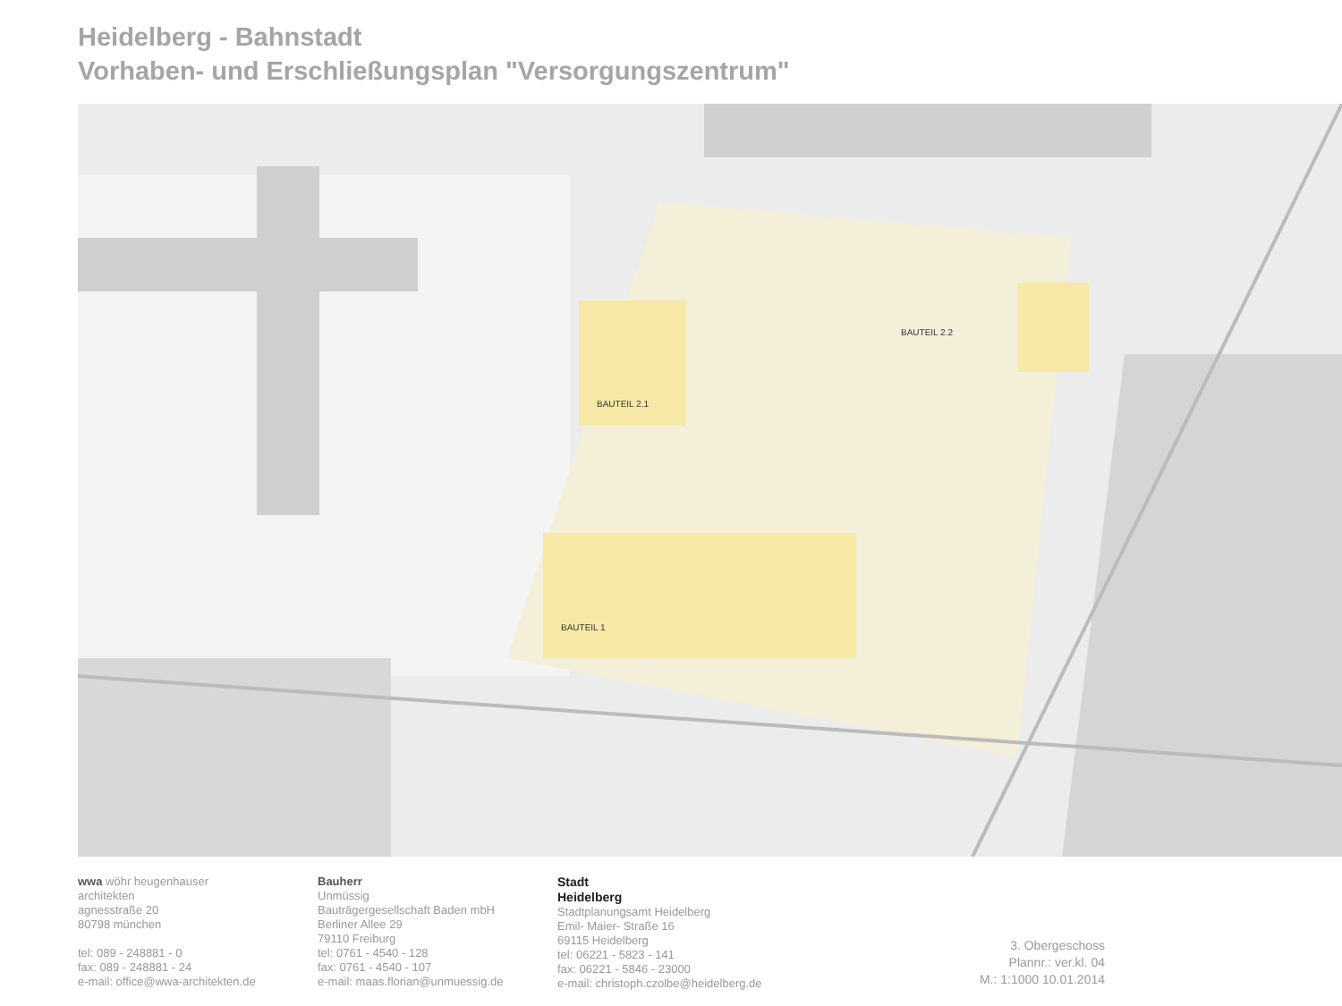Heidelberg - Bahnstadt
Vorhaben- und Erschließungsplan "Versorgungszentrum"
BAUTEIL 2.1
BAUTEIL 2.2
BAUTEIL 1
wwa wöhr heugenhauser
architekten
agnesstraße 20
80798 münchen
tel: 089 - 248881 - 0
fax: 089 - 248881 - 24
e-mail: office@wwa-architekten.de
Bauherr
Unmüssig
Bauträgergesellschaft Baden mbH
Berliner Allee 29
79110 Freiburg
tel: 0761 - 4540 - 128
fax: 0761 - 4540 - 107
e-mail: maas.florian@unmuessig.de
Stadt
Heidelberg
Stadtplanungsamt Heidelberg
Emil- Maier- Straße 16
69115 Heidelberg
tel: 06221 - 5823 - 141
fax: 06221 - 5846 - 23000
e-mail: christoph.czolbe@heidelberg.de
3. Obergeschoss
Plannr.: ver.kl. 04
M.: 1:1000 10.01.2014